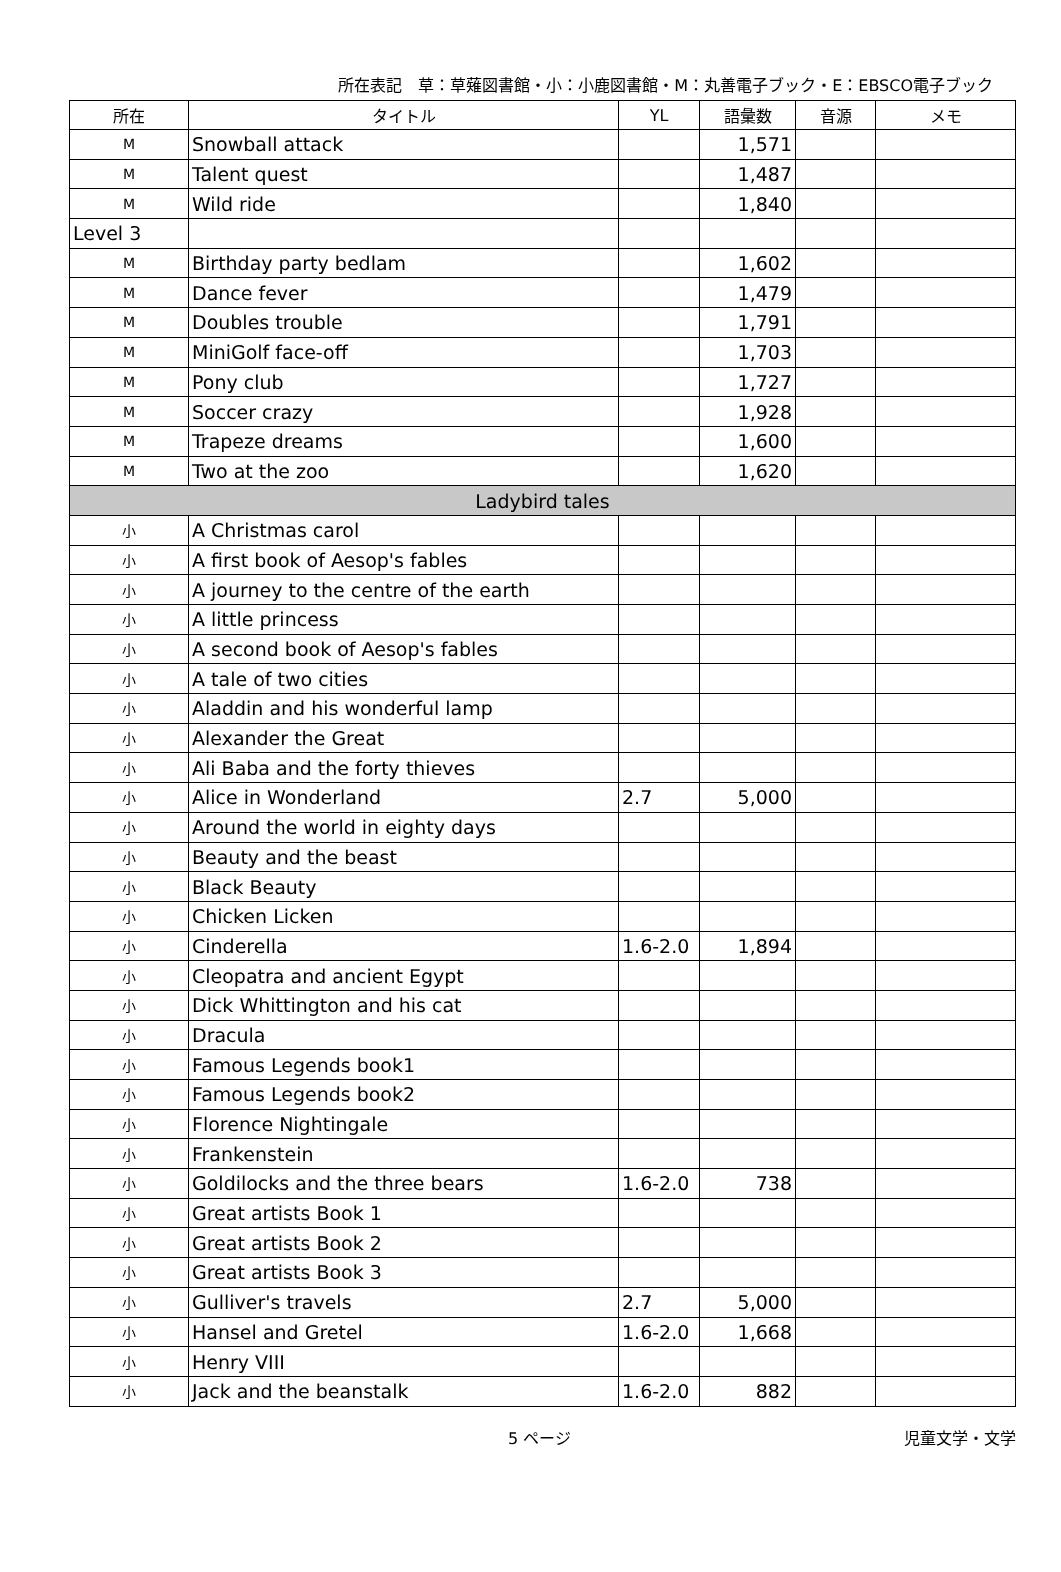所在表記　草：草薙図書館・小：小鹿図書館・M：丸善電子ブック・E：EBSCO電子ブック
| 所在 | タイトル | YL | 語彙数 | 音源 | メモ |
| --- | --- | --- | --- | --- | --- |
| M | Snowball attack | | 1,571 | | |
| M | Talent quest | | 1,487 | | |
| M | Wild ride | | 1,840 | | |
| Level 3 | | | | | |
| M | Birthday party bedlam | | 1,602 | | |
| M | Dance fever | | 1,479 | | |
| M | Doubles trouble | | 1,791 | | |
| M | MiniGolf face-off | | 1,703 | | |
| M | Pony club | | 1,727 | | |
| M | Soccer crazy | | 1,928 | | |
| M | Trapeze dreams | | 1,600 | | |
| M | Two at the zoo | | 1,620 | | |
| Ladybird tales | | | | | |
| 小 | A Christmas carol | | | | |
| 小 | A first book of Aesop's fables | | | | |
| 小 | A journey to the centre of the earth | | | | |
| 小 | A little princess | | | | |
| 小 | A second book of Aesop's fables | | | | |
| 小 | A tale of two cities | | | | |
| 小 | Aladdin and his wonderful lamp | | | | |
| 小 | Alexander the Great | | | | |
| 小 | Ali Baba and the forty thieves | | | | |
| 小 | Alice in Wonderland | 2.7 | 5,000 | | |
| 小 | Around the world in eighty days | | | | |
| 小 | Beauty and the beast | | | | |
| 小 | Black Beauty | | | | |
| 小 | Chicken Licken | | | | |
| 小 | Cinderella | 1.6-2.0 | 1,894 | | |
| 小 | Cleopatra and ancient Egypt | | | | |
| 小 | Dick Whittington and his cat | | | | |
| 小 | Dracula | | | | |
| 小 | Famous Legends book1 | | | | |
| 小 | Famous Legends book2 | | | | |
| 小 | Florence Nightingale | | | | |
| 小 | Frankenstein | | | | |
| 小 | Goldilocks and the three bears | 1.6-2.0 | 738 | | |
| 小 | Great artists Book 1 | | | | |
| 小 | Great artists Book 2 | | | | |
| 小 | Great artists Book 3 | | | | |
| 小 | Gulliver's travels | 2.7 | 5,000 | | |
| 小 | Hansel and Gretel | 1.6-2.0 | 1,668 | | |
| 小 | Henry VIII | | | | |
| 小 | Jack and the beanstalk | 1.6-2.0 | 882 | | |
5 ページ 児童文学・文学